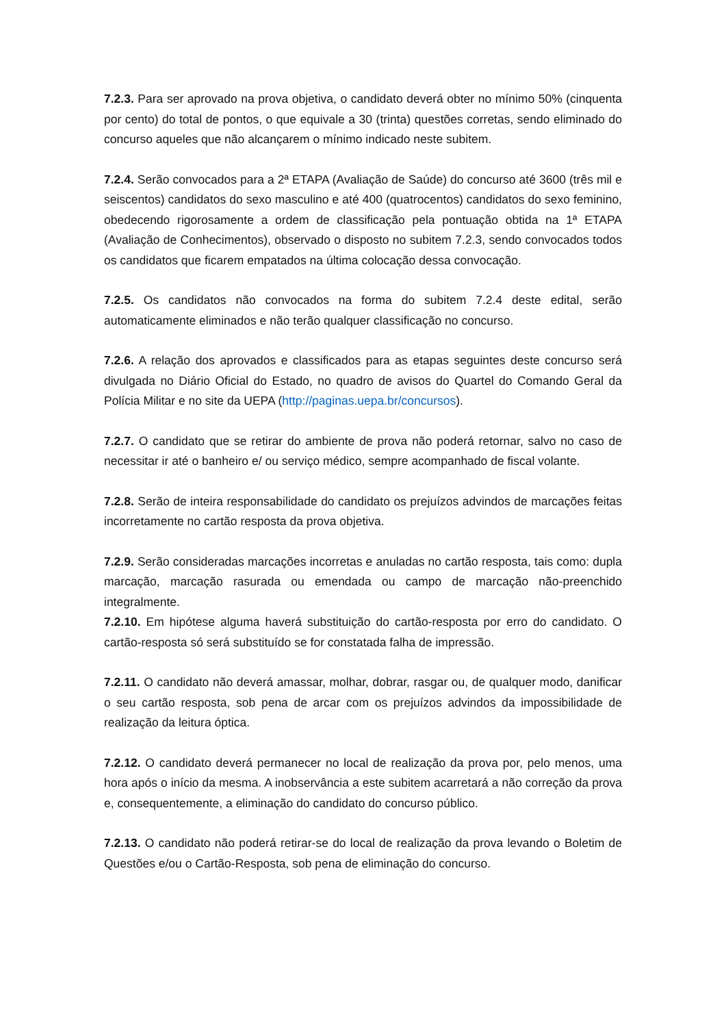7.2.3. Para ser aprovado na prova objetiva, o candidato deverá obter no mínimo 50% (cinquenta por cento) do total de pontos, o que equivale a 30 (trinta) questões corretas, sendo eliminado do concurso aqueles que não alcançarem o mínimo indicado neste subitem.
7.2.4. Serão convocados para a 2ª ETAPA (Avaliação de Saúde) do concurso até 3600 (três mil e seiscentos) candidatos do sexo masculino e até 400 (quatrocentos) candidatos do sexo feminino, obedecendo rigorosamente a ordem de classificação pela pontuação obtida na 1ª ETAPA (Avaliação de Conhecimentos), observado o disposto no subitem 7.2.3, sendo convocados todos os candidatos que ficarem empatados na última colocação dessa convocação.
7.2.5. Os candidatos não convocados na forma do subitem 7.2.4 deste edital, serão automaticamente eliminados e não terão qualquer classificação no concurso.
7.2.6. A relação dos aprovados e classificados para as etapas seguintes deste concurso será divulgada no Diário Oficial do Estado, no quadro de avisos do Quartel do Comando Geral da Polícia Militar e no site da UEPA (http://paginas.uepa.br/concursos).
7.2.7. O candidato que se retirar do ambiente de prova não poderá retornar, salvo no caso de necessitar ir até o banheiro e/ ou serviço médico, sempre acompanhado de fiscal volante.
7.2.8. Serão de inteira responsabilidade do candidato os prejuízos advindos de marcações feitas incorretamente no cartão resposta da prova objetiva.
7.2.9. Serão consideradas marcações incorretas e anuladas no cartão resposta, tais como: dupla marcação, marcação rasurada ou emendada ou campo de marcação não-preenchido integralmente.
7.2.10. Em hipótese alguma haverá substituição do cartão-resposta por erro do candidato. O cartão-resposta só será substituído se for constatada falha de impressão.
7.2.11. O candidato não deverá amassar, molhar, dobrar, rasgar ou, de qualquer modo, danificar o seu cartão resposta, sob pena de arcar com os prejuízos advindos da impossibilidade de realização da leitura óptica.
7.2.12. O candidato deverá permanecer no local de realização da prova por, pelo menos, uma hora após o início da mesma. A inobservância a este subitem acarretará a não correção da prova e, consequentemente, a eliminação do candidato do concurso público.
7.2.13. O candidato não poderá retirar-se do local de realização da prova levando o Boletim de Questões e/ou o Cartão-Resposta, sob pena de eliminação do concurso.